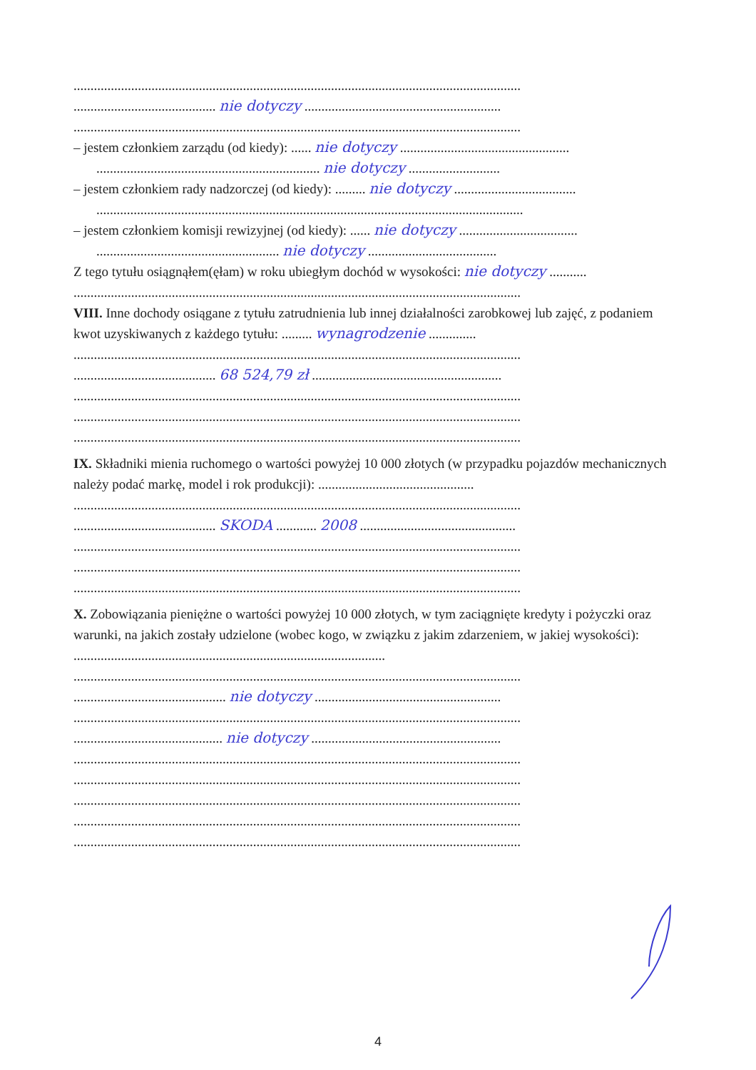....................................................................................................................................
.......................................... nie dotyczy ..........................................................
....................................................................................................................................
– jestem członkiem zarządu (od kiedy): ...... nie dotyczy ..................................................
.................................................................. nie dotyczy ...........................
– jestem członkiem rady nadzorczej (od kiedy): ......... nie dotyczy ....................................
..............................................................................................................................
– jestem członkiem komisji rewizyjnej (od kiedy): ...... nie dotyczy ...................................
...................................................... nie dotyczy ......................................
Z tego tytułu osiągnąłem(ęłam) w roku ubiegłym dochód w wysokości: nie dotyczy ...........
....................................................................................................................................
VIII. Inne dochody osiągane z tytułu zatrudnienia lub innej działalności zarobkowej lub zajęć, z podaniem kwot uzyskiwanych z każdego tytułu: ......... wynagrodzenie ..............
....................................................................................................................................
.......................................... 68 524,79 zł ........................................................
....................................................................................................................................
....................................................................................................................................
....................................................................................................................................
IX. Składniki mienia ruchomego o wartości powyżej 10 000 złotych (w przypadku pojazdów mechanicznych należy podać markę, model i rok produkcji): ..............................................
....................................................................................................................................
.......................................... SKODA ............ 2008 ..............................................
....................................................................................................................................
....................................................................................................................................
....................................................................................................................................
X. Zobowiązania pieniężne o wartości powyżej 10 000 złotych, w tym zaciągnięte kredyty i pożyczki oraz warunki, na jakich zostały udzielone (wobec kogo, w związku z jakim zdarzeniem, w jakiej wysokości): ............................................................................................
....................................................................................................................................
............................................. nie dotyczy .......................................................
....................................................................................................................................
............................................ nie dotyczy ........................................................
....................................................................................................................................
....................................................................................................................................
....................................................................................................................................
....................................................................................................................................
....................................................................................................................................
4